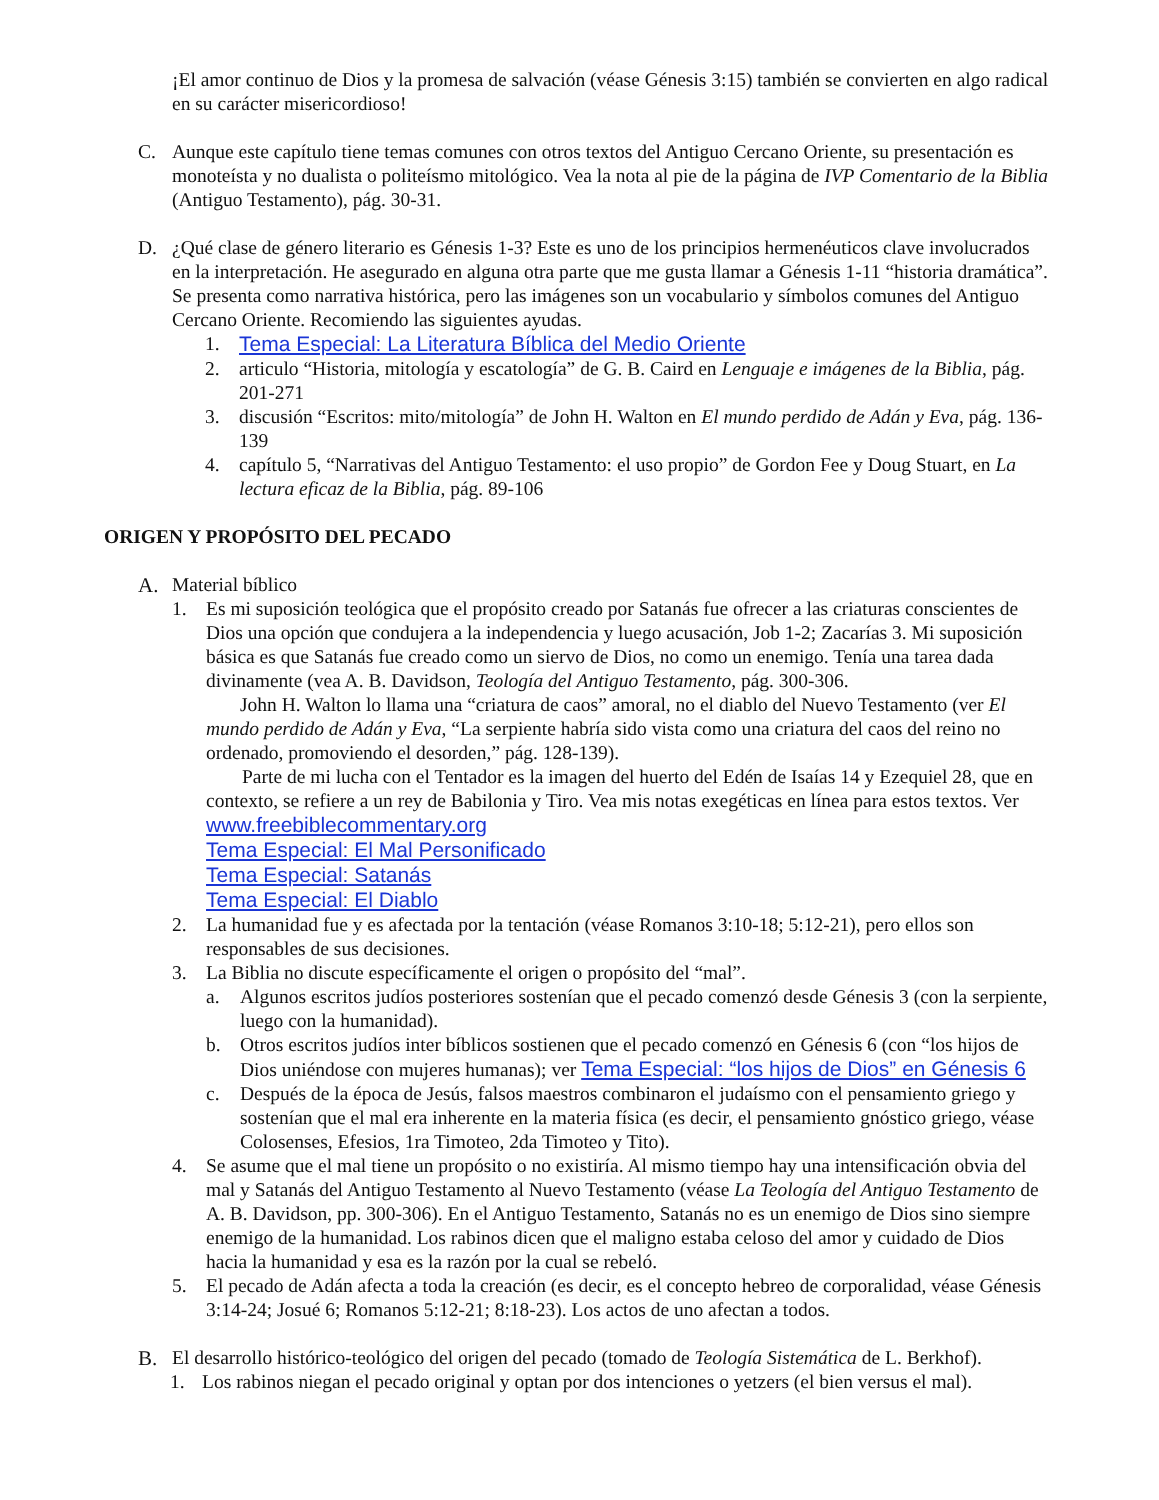¡El amor continuo de Dios y la promesa de salvación (véase Génesis 3:15) también se convierten en algo radical en su carácter misericordioso!
C. Aunque este capítulo tiene temas comunes con otros textos del Antiguo Cercano Oriente, su presentación es monoteísta y no dualista o politeísmo mitológico. Vea la nota al pie de la página de IVP Comentario de la Biblia (Antiguo Testamento), pág. 30-31.
D. ¿Qué clase de género literario es Génesis 1-3? Este es uno de los principios hermenéuticos clave involucrados en la interpretación. He asegurado en alguna otra parte que me gusta llamar a Génesis 1-11 “historia dramática”. Se presenta como narrativa histórica, pero las imágenes son un vocabulario y símbolos comunes del Antiguo Cercano Oriente. Recomiendo las siguientes ayudas.
1. Tema Especial: La Literatura Bíblica del Medio Oriente
2. articulo “Historia, mitología y escatología” de G. B. Caird en Lenguaje e imágenes de la Biblia, pág. 201-271
3. discusión “Escritos: mito/mitología” de John H. Walton en El mundo perdido de Adán y Eva, pág. 136-139
4. capítulo 5, “Narrativas del Antiguo Testamento: el uso propio” de Gordon Fee y Doug Stuart, en La lectura eficaz de la Biblia, pág. 89-106
ORIGEN Y PROPÓSITO DEL PECADO
A. Material bíblico
1. Es mi suposición teológica que el propósito creado por Satanás fue ofrecer a las criaturas conscientes de Dios una opción que condujera a la independencia y luego acusación, Job 1-2; Zacarías 3. Mi suposición básica es que Satanás fue creado como un siervo de Dios, no como un enemigo. Tenía una tarea dada divinamente (vea A. B. Davidson, Teología del Antiguo Testamento, pág. 300-306.
John H. Walton lo llama una “criatura de caos” amoral, no el diablo del Nuevo Testamento (ver El mundo perdido de Adán y Eva, “La serpiente habría sido vista como una criatura del caos del reino no ordenado, promoviendo el desorden,” pág. 128-139).
Parte de mi lucha con el Tentador es la imagen del huerto del Edén de Isaías 14 y Ezequiel 28, que en contexto, se refiere a un rey de Babilonia y Tiro. Vea mis notas exegéticas en línea para estos textos. Ver www.freebiblecommentary.org
Tema Especial: El Mal Personificado
Tema Especial: Satanás
Tema Especial: El Diablo
2. La humanidad fue y es afectada por la tentación (véase Romanos 3:10-18; 5:12-21), pero ellos son responsables de sus decisiones.
3. La Biblia no discute específicamente el origen o propósito del “mal”.
a. Algunos escritos judíos posteriores sostenían que el pecado comenzó desde Génesis 3 (con la serpiente, luego con la humanidad).
b. Otros escritos judíos inter bíblicos sostienen que el pecado comenzó en Génesis 6 (con “los hijos de Dios uniéndose con mujeres humanas); ver Tema Especial: “los hijos de Dios” en Génesis 6
c. Después de la época de Jesús, falsos maestros combinaron el judaísmo con el pensamiento griego y sostenían que el mal era inherente en la materia física (es decir, el pensamiento gnóstico griego, véase Colosenses, Efesios, 1ra Timoteo, 2da Timoteo y Tito).
4. Se asume que el mal tiene un propósito o no existiría. Al mismo tiempo hay una intensificación obvia del mal y Satanás del Antiguo Testamento al Nuevo Testamento (véase La Teología del Antiguo Testamento de A. B. Davidson, pp. 300-306). En el Antiguo Testamento, Satanás no es un enemigo de Dios sino siempre enemigo de la humanidad. Los rabinos dicen que el maligno estaba celoso del amor y cuidado de Dios hacia la humanidad y esa es la razón por la cual se rebeló.
5. El pecado de Adán afecta a toda la creación (es decir, es el concepto hebreo de corporalidad, véase Génesis 3:14-24; Josué 6; Romanos 5:12-21; 8:18-23). Los actos de uno afectan a todos.
B. El desarrollo histórico-teológico del origen del pecado (tomado de Teología Sistemática de L. Berkhof).
1. Los rabinos niegan el pecado original y optan por dos intenciones o yetzers (el bien versus el mal).